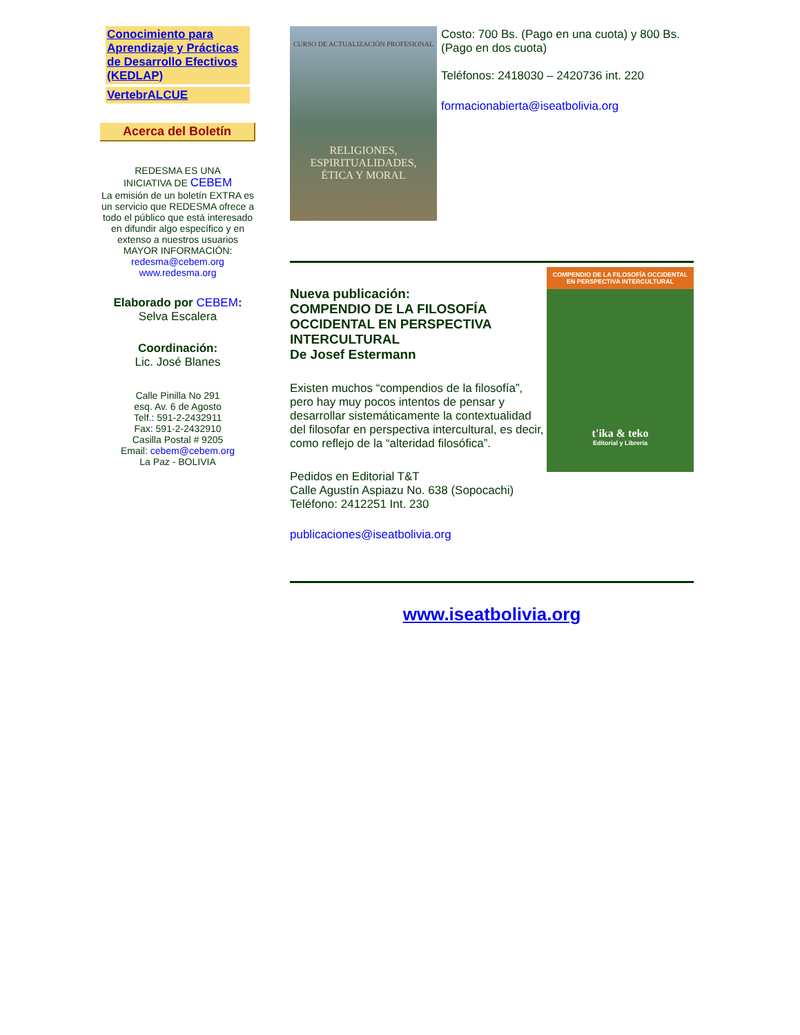Conocimiento para Aprendizaje y Prácticas de Desarrollo Efectivos (KEDLAP)
VertebrALCUE
Acerca del Boletín
REDESMA ES UNA
INICIATIVA DE CEBEM
La emisión de un boletín EXTRA es un servicio que REDESMA ofrece a todo el público que está interesado en difundir algo específico y en extenso a nuestros usuarios
MAYOR INFORMACIÓN:
redesma@cebem.org
www.redesma.org
Elaborado por CEBEM:
Selva Escalera
Coordinación:
Lic. José Blanes
Calle Pinilla No 291
esq. Av. 6 de Agosto
Telf.: 591-2-2432911
Fax: 591-2-2432910
Casilla Postal # 9205
Email: cebem@cebem.org
La Paz - BOLIVIA
CURSO DE ACTUALIZACIÓN PROFESIONAL
RELIGIONES,
ESPIRITUALIDADES,
ÉTICA Y MORAL
Costo: 700 Bs. (Pago en una cuota) y 800 Bs. (Pago en dos cuota)
Teléfonos: 2418030 – 2420736 int. 220
formacionabierta@iseatbolivia.org
COMPENDIO DE LA FILOSOFÍA OCCIDENTAL EN PERSPECTIVA INTERCULTURAL
t'ika & teko
Editorial y Librería
Nueva publicación:
COMPENDIO DE LA FILOSOFÍA OCCIDENTAL EN PERSPECTIVA INTERCULTURAL
De Josef Estermann
Existen muchos “compendios de la filosofía”, pero hay muy pocos intentos de pensar y desarrollar sistemáticamente la contextualidad del filosofar en perspectiva intercultural, es decir, como reflejo de la “alteridad filosófica”.
Pedidos en Editorial T&T
Calle Agustín Aspiazu No. 638 (Sopocachi)
Teléfono: 2412251 Int. 230
publicaciones@iseatbolivia.org
www.iseatbolivia.org